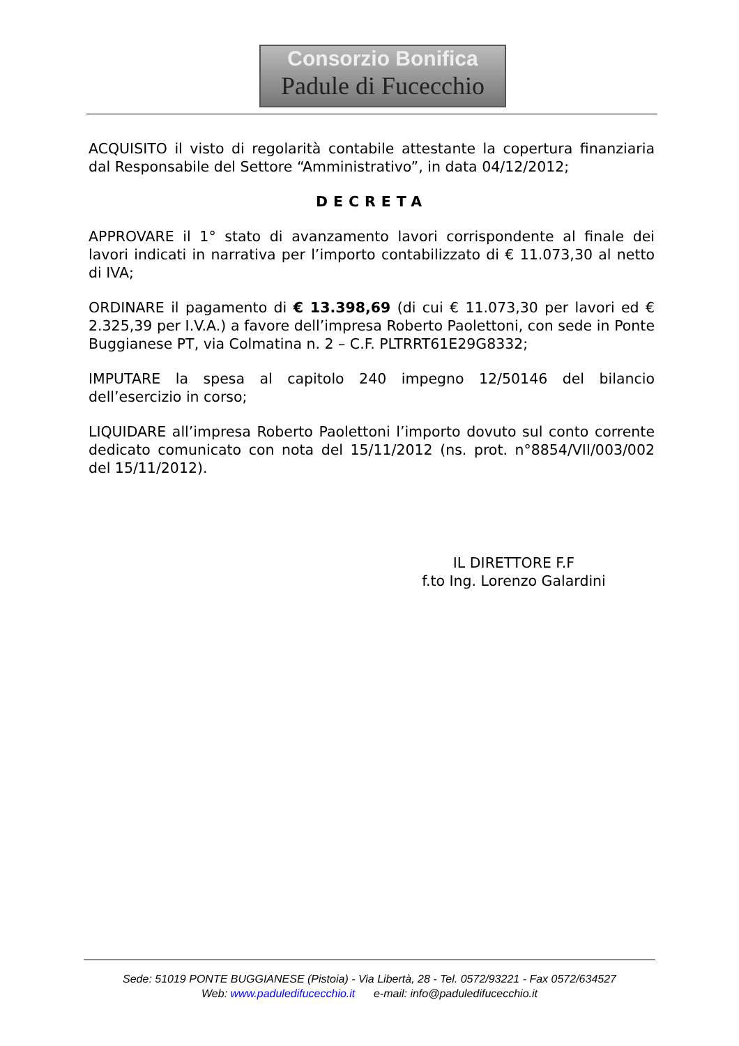Consorzio Bonifica
Padule di Fucecchio
ACQUISITO il visto di regolarità contabile attestante la copertura finanziaria dal Responsabile del Settore “Amministrativo”, in data 04/12/2012;
DECRETA
APPROVARE il 1° stato di avanzamento lavori corrispondente al finale dei lavori indicati in narrativa per l’importo contabilizzato di € 11.073,30 al netto di IVA;
ORDINARE il pagamento di € 13.398,69 (di cui € 11.073,30 per lavori ed € 2.325,39 per I.V.A.) a favore dell’impresa Roberto Paolettoni, con sede in Ponte Buggianese PT, via Colmatina n. 2 – C.F. PLTRRT61E29G8332;
IMPUTARE la spesa al capitolo 240 impegno 12/50146 del bilancio dell’esercizio in corso;
LIQUIDARE all’impresa Roberto Paolettoni l’importo dovuto sul conto corrente dedicato comunicato con nota del 15/11/2012 (ns. prot. n°8854/VII/003/002 del 15/11/2012).
IL DIRETTORE F.F
f.to Ing. Lorenzo Galardini
Sede: 51019 PONTE BUGGIANESE (Pistoia) - Via Libertà, 28 - Tel. 0572/93221 - Fax 0572/634527
Web: www.paduledifucecchio.it e-mail: info@paduledifucecchio.it